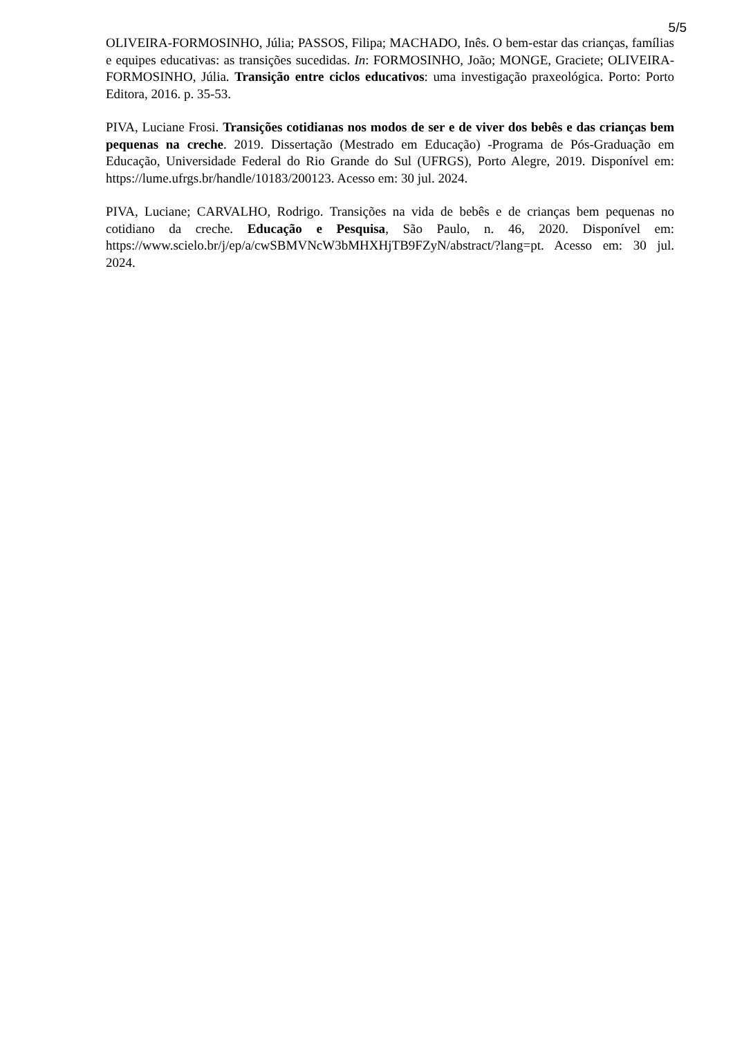5/5
OLIVEIRA-FORMOSINHO, Júlia; PASSOS, Filipa; MACHADO, Inês. O bem-estar das crianças, famílias e equipes educativas: as transições sucedidas. In: FORMOSINHO, João; MONGE, Graciete; OLIVEIRA-FORMOSINHO, Júlia. Transição entre ciclos educativos: uma investigação praxeológica. Porto: Porto Editora, 2016. p. 35-53.
PIVA, Luciane Frosi. Transições cotidianas nos modos de ser e de viver dos bebês e das crianças bem pequenas na creche. 2019. Dissertação (Mestrado em Educação) -Programa de Pós-Graduação em Educação, Universidade Federal do Rio Grande do Sul (UFRGS), Porto Alegre, 2019. Disponível em: https://lume.ufrgs.br/handle/10183/200123. Acesso em: 30 jul. 2024.
PIVA, Luciane; CARVALHO, Rodrigo. Transições na vida de bebês e de crianças bem pequenas no cotidiano da creche. Educação e Pesquisa, São Paulo, n. 46, 2020. Disponível em: https://www.scielo.br/j/ep/a/cwSBMVNcW3bMHXHjTB9FZyN/abstract/?lang=pt. Acesso em: 30 jul. 2024.